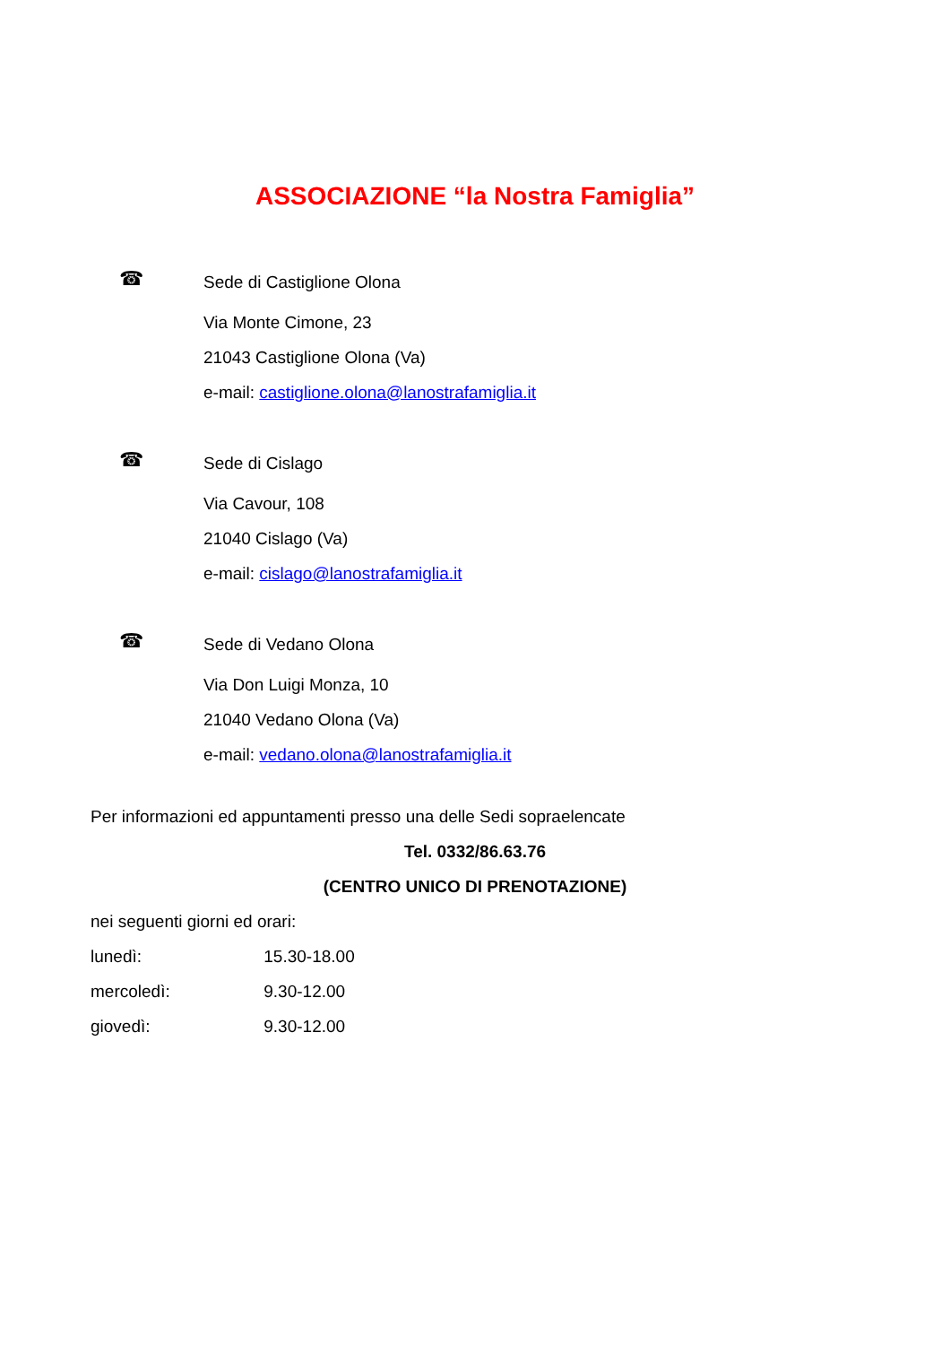ASSOCIAZIONE “la Nostra Famiglia”
☎
Sede di Castiglione Olona
Via Monte Cimone, 23
21043 Castiglione Olona (Va)
e-mail: castiglione.olona@lanostrafamiglia.it
☎
Sede di Cislago
Via Cavour, 108
21040 Cislago (Va)
e-mail: cislago@lanostrafamiglia.it
☎
Sede di Vedano Olona
Via Don Luigi Monza, 10
21040 Vedano Olona (Va)
e-mail: vedano.olona@lanostrafamiglia.it
Per informazioni ed appuntamenti presso una delle Sedi sopraelencate
Tel. 0332/86.63.76
(CENTRO UNICO DI PRENOTAZIONE)
nei seguenti giorni ed orari:
lunedì: 15.30-18.00
mercoledì: 9.30-12.00
giovedì: 9.30-12.00